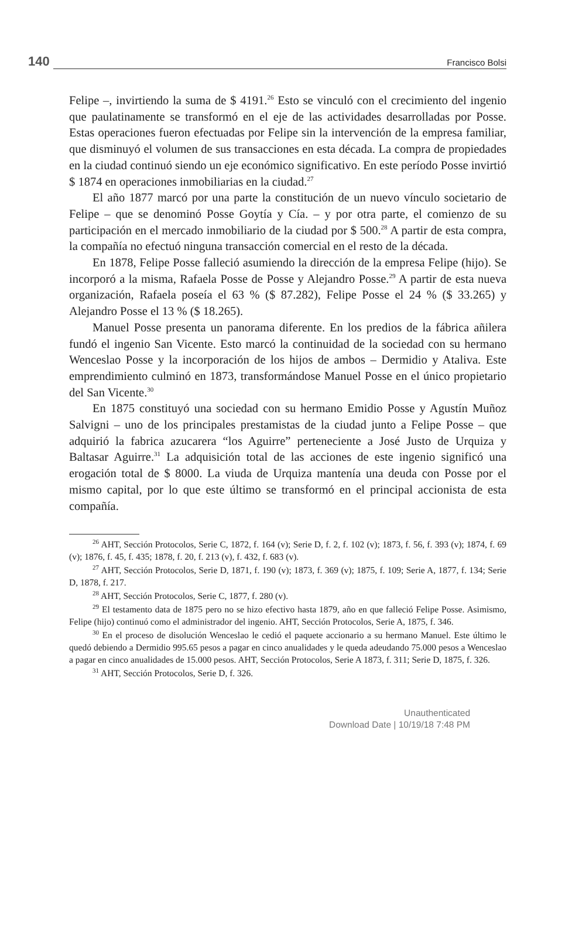140 Francisco Bolsi
Felipe –, invirtiendo la suma de $ 4191.<sup>26</sup> Esto se vinculó con el crecimiento del ingenio que paulatinamente se transformó en el eje de las actividades desarrolladas por Posse. Estas operaciones fueron efectuadas por Felipe sin la intervención de la empresa familiar, que disminuyó el volumen de sus transacciones en esta década. La compra de propiedades en la ciudad continuó siendo un eje económico significativo. En este período Posse invirtió $ 1874 en operaciones inmobiliarias en la ciudad.<sup>27</sup>
El año 1877 marcó por una parte la constitución de un nuevo vínculo societario de Felipe – que se denominó Posse Goytía y Cía. – y por otra parte, el comienzo de su participación en el mercado inmobiliario de la ciudad por $ 500.<sup>28</sup> A partir de esta compra, la compañía no efectuó ninguna transacción comercial en el resto de la década.
En 1878, Felipe Posse falleció asumiendo la dirección de la empresa Felipe (hijo). Se incorporó a la misma, Rafaela Posse de Posse y Alejandro Posse.<sup>29</sup> A partir de esta nueva organización, Rafaela poseía el 63 % ($ 87.282), Felipe Posse el 24 % ($ 33.265) y Alejandro Posse el 13 % ($ 18.265).
Manuel Posse presenta un panorama diferente. En los predios de la fábrica añilera fundó el ingenio San Vicente. Esto marcó la continuidad de la sociedad con su hermano Wenceslao Posse y la incorporación de los hijos de ambos – Dermidio y Ataliva. Este emprendimiento culminó en 1873, transformándose Manuel Posse en el único propietario del San Vicente.<sup>30</sup>
En 1875 constituyó una sociedad con su hermano Emidio Posse y Agustín Muñoz Salvigni – uno de los principales prestamistas de la ciudad junto a Felipe Posse – que adquirió la fabrica azucarera “los Aguirre” perteneciente a José Justo de Urquiza y Baltasar Aguirre.<sup>31</sup> La adquisición total de las acciones de este ingenio significó una erogación total de $ 8000. La viuda de Urquiza mantenía una deuda con Posse por el mismo capital, por lo que este último se transformó en el principal accionista de esta compañía.
<sup>26</sup> AHT, Sección Protocolos, Serie C, 1872, f. 164 (v); Serie D, f. 2, f. 102 (v); 1873, f. 56, f. 393 (v); 1874, f. 69 (v); 1876, f. 45, f. 435; 1878, f. 20, f. 213 (v), f. 432, f. 683 (v).
<sup>27</sup> AHT, Sección Protocolos, Serie D, 1871, f. 190 (v); 1873, f. 369 (v); 1875, f. 109; Serie A, 1877, f. 134; Serie D, 1878, f. 217.
<sup>28</sup> AHT, Sección Protocolos, Serie C, 1877, f. 280 (v).
<sup>29</sup> El testamento data de 1875 pero no se hizo efectivo hasta 1879, año en que falleció Felipe Posse. Asimismo, Felipe (hijo) continuó como el administrador del ingenio. AHT, Sección Protocolos, Serie A, 1875, f. 346.
<sup>30</sup> En el proceso de disolución Wenceslao le cedió el paquete accionario a su hermano Manuel. Este último le quedó debiendo a Dermidio 995.65 pesos a pagar en cinco anualidades y le queda adeudando 75.000 pesos a Wenceslao a pagar en cinco anualidades de 15.000 pesos. AHT, Sección Protocolos, Serie A 1873, f. 311; Serie D, 1875, f. 326.
<sup>31</sup> AHT, Sección Protocolos, Serie D, f. 326.
Unauthenticated
Download Date | 10/19/18 7:48 PM